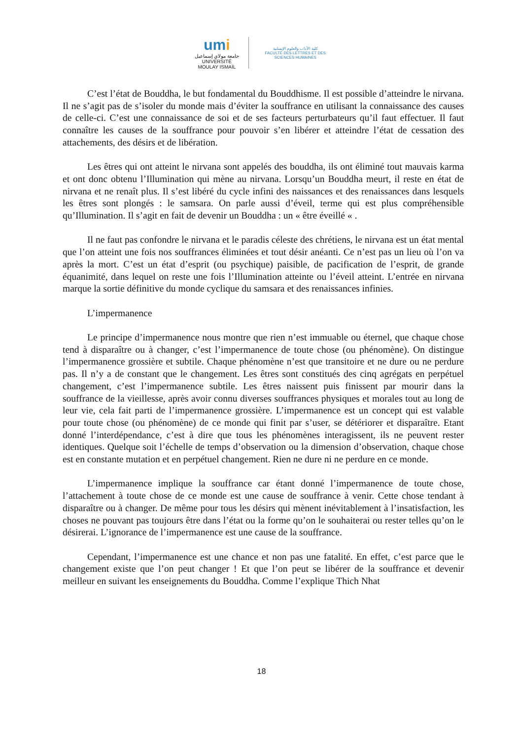umi
جامعة مولاي إسماعيل
UNIVERSITÉ MOULAY ISMAÏL
كلية الآداب والعلوم الإنسانية
FACULTÉ DES LETTRES ET DES SCIENCES HUMAINES
C’est l’état de Bouddha, le but fondamental du Bouddhisme. Il est possible d’atteindre le nirvana. Il ne s’agit pas de s’isoler du monde mais d’éviter la souffrance en utilisant la connaissance des causes de celle-ci. C’est une connaissance de soi et de ses facteurs perturbateurs qu’il faut effectuer. Il faut connaître les causes de la souffrance pour pouvoir s’en libérer et atteindre l’état de cessation des attachements, des désirs et de libération.
Les êtres qui ont atteint le nirvana sont appelés des bouddha, ils ont éliminé tout mauvais karma et ont donc obtenu l’Illumination qui mène au nirvana. Lorsqu’un Bouddha meurt, il reste en état de nirvana et ne renaît plus. Il s’est libéré du cycle infini des naissances et des renaissances dans lesquels les êtres sont plongés : le samsara. On parle aussi d’éveil, terme qui est plus compréhensible qu’Illumination. Il s’agit en fait de devenir un Bouddha : un « être éveillé « .
Il ne faut pas confondre le nirvana et le paradis céleste des chrétiens, le nirvana est un état mental que l’on atteint une fois nos souffrances éliminées et tout désir anéanti. Ce n’est pas un lieu où l’on va après la mort. C’est un état d’esprit (ou psychique) paisible, de pacification de l’esprit, de grande équanimité, dans lequel on reste une fois l’Illumination atteinte ou l’éveil atteint. L’entrée en nirvana marque la sortie définitive du monde cyclique du samsara et des renaissances infinies.
L’impermanence
Le principe d’impermanence nous montre que rien n’est immuable ou éternel, que chaque chose tend à disparaître ou à changer, c’est l’impermanence de toute chose (ou phénomène). On distingue l’impermanence grossière et subtile. Chaque phénomène n’est que transitoire et ne dure ou ne perdure pas. Il n’y a de constant que le changement. Les êtres sont constitués des cinq agrégats en perpétuel changement, c’est l’impermanence subtile. Les êtres naissent puis finissent par mourir dans la souffrance de la vieillesse, après avoir connu diverses souffrances physiques et morales tout au long de leur vie, cela fait parti de l’impermanence grossière. L’impermanence est un concept qui est valable pour toute chose (ou phénomène) de ce monde qui finit par s’user, se détériorer et disparaître. Etant donné l’interdépendance, c’est à dire que tous les phénomènes interagissent, ils ne peuvent rester identiques. Quelque soit l’échelle de temps d’observation ou la dimension d’observation, chaque chose est en constante mutation et en perpétuel changement. Rien ne dure ni ne perdure en ce monde.
L’impermanence implique la souffrance car étant donné l’impermanence de toute chose, l’attachement à toute chose de ce monde est une cause de souffrance à venir. Cette chose tendant à disparaître ou à changer. De même pour tous les désirs qui mènent inévitablement à l’insatisfaction, les choses ne pouvant pas toujours être dans l’état ou la forme qu’on le souhaiterai ou rester telles qu’on le désirerai. L’ignorance de l’impermanence est une cause de la souffrance.
Cependant, l’impermanence est une chance et non pas une fatalité. En effet, c’est parce que le changement existe que l’on peut changer ! Et que l’on peut se libérer de la souffrance et devenir meilleur en suivant les enseignements du Bouddha. Comme l’explique Thich Nhat
18